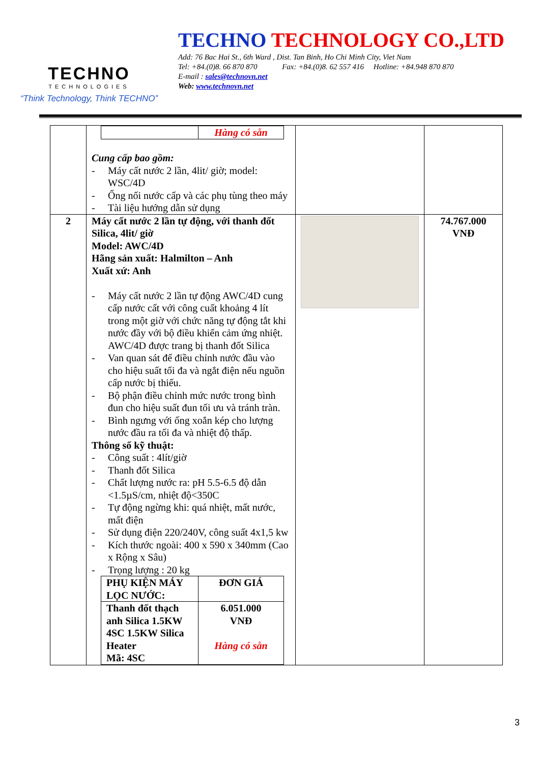TECHNO
TECHNOLOGIES
“Think Technology, Think TECHNO”
TECHNO TECHNOLOGY CO.,LTD
Add: 76 Bac Hai St., 6th Ward , Dist. Tan Binh, Ho Chi Minh City, Viet Nam
Tel: +84.(0)8. 66 870 870 Fax: +84.(0)8. 62 557 416 Hotline: +84.948 870 870
E-mail : sales@technovn.net
Web: www.technovn.net
| | / / Hàng có sẵn / Cung cấp bao gồm: - Máy cất nước 2 lần, 4lit/ giờ; model: WSC/4D - Ống nối nước cấp và các phụ tùng theo máy - Tài liệu hướng dẫn sử dụng | | |
| 2 | Máy cất nước 2 lần tự động, với thanh đốt Silica, 4lit/ giờ Model: AWC/4D Hãng sản xuất: Halmilton – Anh Xuất xứ: Anh - Máy cất nước 2 lần tự động AWC/4D cung cấp nước cất với công cuất khoảng 4 lít trong một giờ với chức năng tự động tắt khi nước đầy với bộ điều khiển cảm ứng nhiệt. AWC/4D được trang bị thanh đốt Silica - Van quan sát để điều chỉnh nước đầu vào cho hiệu suất tối đa và ngắt điện nếu nguồn cấp nước bị thiếu. - Bộ phận điều chỉnh mức nước trong bình đun cho hiệu suất đun tối ưu và tránh tràn. - Bình ngưng với ống xoắn kép cho lượng nước đầu ra tối đa và nhiệt độ thấp. Thông số kỹ thuật: - Công suất : 4lít/giờ - Thanh đốt Silica - Chất lượng nước ra: pH 5.5-6.5 độ dẫn <1.5µS/cm, nhiệt độ<350C - Tự động ngừng khi: quá nhiệt, mất nước, mất điện - Sử dụng điện 220/240V, công suất 4x1,5 kw - Kích thước ngoài: 400 x 590 x 340mm (Cao x Rộng x Sâu) - Trọng lượng : 20 kg / PHỤ KIỆN MÁY LỌC NƯỚC: / ĐƠN GIÁ / / Thanh đốt thạch anh Silica 1.5KW 4SC 1.5KW Silica Heater Mã: 4SC / 6.051.000 VNĐ Hàng có sẵn / | | 74.767.000 VNĐ |
3